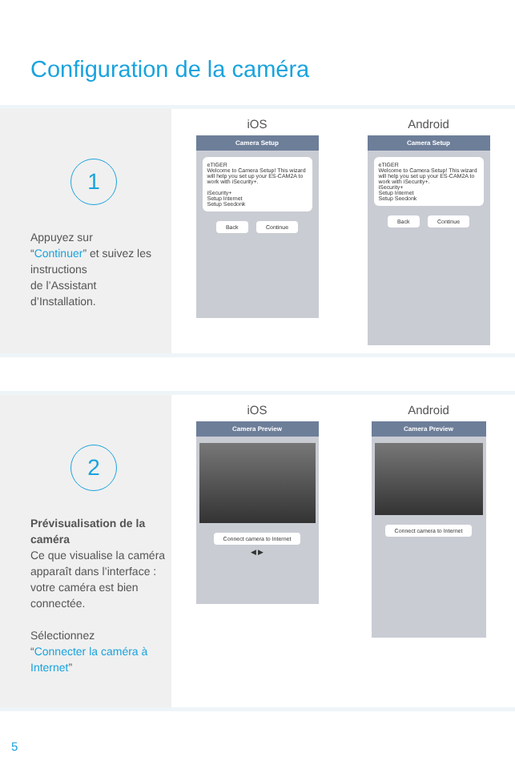Configuration de la caméra
1
Appuyez sur
“Continuer” et suivez les instructions
de l’Assistant
d’Installation.
iOS
Camera Setup
eTIGER
Welcome to Camera Setup! This wizard will help you set up your ES-CAM2A to work with iSecurity+.
iSecurity+
Setup Internet
Setup Seedonk
Back Continue
Android
Camera Setup
eTIGER
Welcome to Camera Setup! This wizard will help you set up your ES-CAM2A to work with iSecurity+.
iSecurity+
Setup Internet
Setup Seedonk
Back Continue
2
Prévisualisation de la caméra
Ce que visualise la caméra apparaît dans l’interface : votre caméra est bien connectée.
Sélectionnez
“Connecter la caméra à Internet”
iOS
Camera Preview
Connect camera to Internet
◀ ▶
Android
Camera Preview
Connect camera to Internet
5